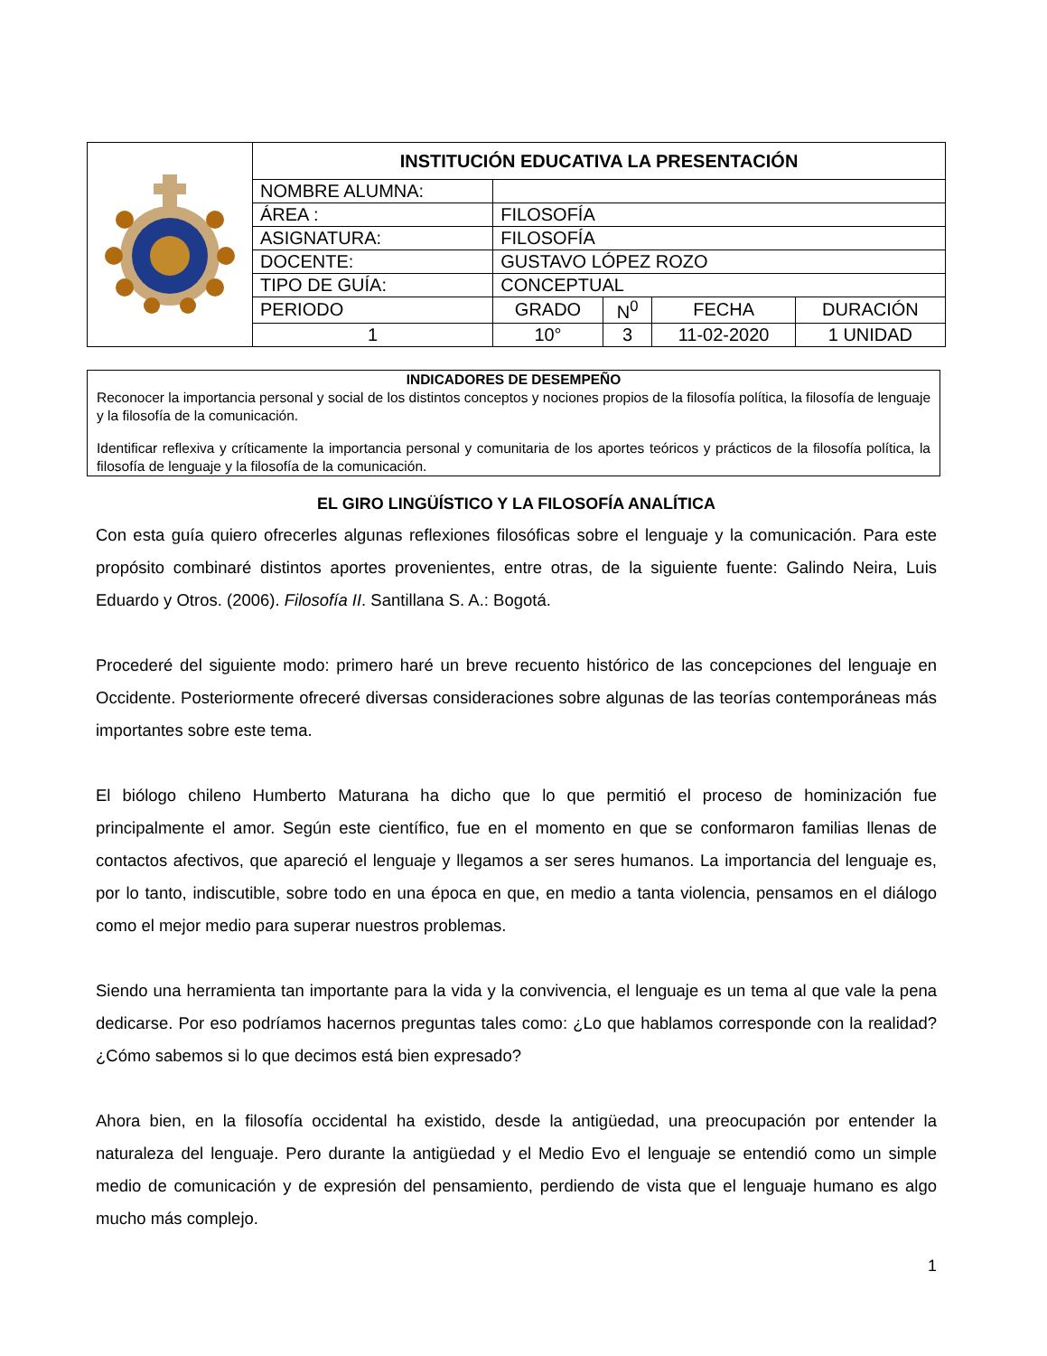| | INSTITUCIÓN EDUCATIVA LA PRESENTACIÓN | | | | |
| | NOMBRE ALUMNA: | | | | |
| | ÁREA : | FILOSOFÍA | | | |
| | ASIGNATURA: | FILOSOFÍA | | | |
| | DOCENTE: | GUSTAVO LÓPEZ ROZO | | | |
| | TIPO DE GUÍA: | CONCEPTUAL | | | |
| | PERIODO | GRADO | N<sup>0</sup> | FECHA | DURACIÓN |
| | 1 | 10° | 3 | 11-02-2020 | 1 UNIDAD |
INDICADORES DE DESEMPEÑO
Reconocer la importancia personal y social de los distintos conceptos y nociones propios de la filosofía política, la filosofía de lenguaje y la filosofía de la comunicación.
Identificar reflexiva y críticamente la importancia personal y comunitaria de los aportes teóricos y prácticos de la filosofía política, la filosofía de lenguaje y la filosofía de la comunicación.
EL GIRO LINGÜÍSTICO Y LA FILOSOFÍA ANALÍTICA
Con esta guía quiero ofrecerles algunas reflexiones filosóficas sobre el lenguaje y la comunicación. Para este propósito combinaré distintos aportes provenientes, entre otras, de la siguiente fuente: Galindo Neira, Luis Eduardo y Otros. (2006). Filosofía II. Santillana S. A.: Bogotá.
Procederé del siguiente modo: primero haré un breve recuento histórico de las concepciones del lenguaje en Occidente. Posteriormente ofreceré diversas consideraciones sobre algunas de las teorías contemporáneas más importantes sobre este tema.
El biólogo chileno Humberto Maturana ha dicho que lo que permitió el proceso de hominización fue principalmente el amor. Según este científico, fue en el momento en que se conformaron familias llenas de contactos afectivos, que apareció el lenguaje y llegamos a ser seres humanos. La importancia del lenguaje es, por lo tanto, indiscutible, sobre todo en una época en que, en medio a tanta violencia, pensamos en el diálogo como el mejor medio para superar nuestros problemas.
Siendo una herramienta tan importante para la vida y la convivencia, el lenguaje es un tema al que vale la pena dedicarse. Por eso podríamos hacernos preguntas tales como: ¿Lo que hablamos corresponde con la realidad? ¿Cómo sabemos si lo que decimos está bien expresado?
Ahora bien, en la filosofía occidental ha existido, desde la antigüedad, una preocupación por entender la naturaleza del lenguaje. Pero durante la antigüedad y el Medio Evo el lenguaje se entendió como un simple medio de comunicación y de expresión del pensamiento, perdiendo de vista que el lenguaje humano es algo mucho más complejo.
1